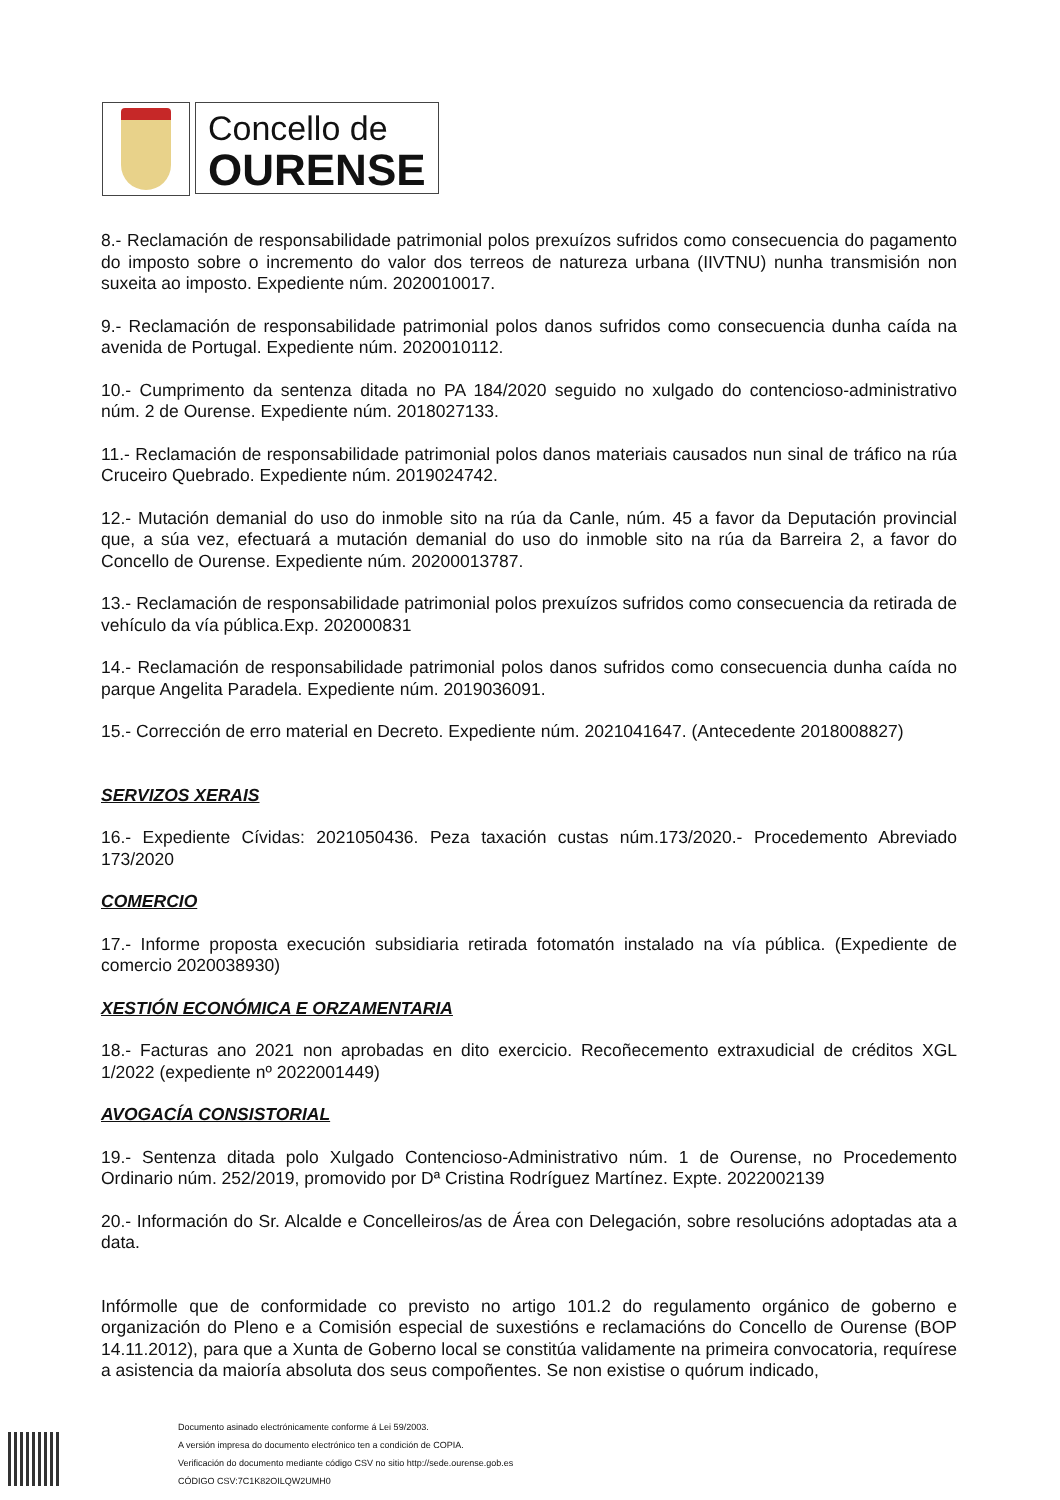Concello de
OURENSE
8.- Reclamación de responsabilidade patrimonial polos prexuízos sufridos como consecuencia do pagamento do imposto sobre o incremento do valor dos terreos de natureza urbana (IIVTNU) nunha transmisión non suxeita ao imposto. Expediente núm. 2020010017.
9.- Reclamación de responsabilidade patrimonial polos danos sufridos como consecuencia dunha caída na avenida de Portugal. Expediente núm. 2020010112.
10.- Cumprimento da sentenza ditada no PA 184/2020 seguido no xulgado do contencioso-administrativo núm. 2 de Ourense. Expediente núm. 2018027133.
11.- Reclamación de responsabilidade patrimonial polos danos materiais causados nun sinal de tráfico na rúa Cruceiro Quebrado. Expediente núm. 2019024742.
12.- Mutación demanial do uso do inmoble sito na rúa da Canle, núm. 45 a favor da Deputación provincial que, a súa vez, efectuará a mutación demanial do uso do inmoble sito na rúa da Barreira 2, a favor do Concello de Ourense. Expediente núm. 20200013787.
13.- Reclamación de responsabilidade patrimonial polos prexuízos sufridos como consecuencia da retirada de vehículo da vía pública.Exp. 202000831
14.- Reclamación de responsabilidade patrimonial polos danos sufridos como consecuencia dunha caída no parque Angelita Paradela. Expediente núm. 2019036091.
15.- Corrección de erro material en Decreto. Expediente núm. 2021041647. (Antecedente 2018008827)
SERVIZOS XERAIS
16.- Expediente Cívidas: 2021050436. Peza taxación custas núm.173/2020.- Procedemento Abreviado 173/2020
COMERCIO
17.- Informe proposta execución subsidiaria retirada fotomatón instalado na vía pública. (Expediente de comercio 2020038930)
XESTIÓN ECONÓMICA E ORZAMENTARIA
18.- Facturas ano 2021 non aprobadas en dito exercicio. Recoñecemento extraxudicial de créditos XGL 1/2022 (expediente nº 2022001449)
AVOGACÍA CONSISTORIAL
19.- Sentenza ditada polo Xulgado Contencioso-Administrativo núm. 1 de Ourense, no Procedemento Ordinario núm. 252/2019, promovido por Dª Cristina Rodríguez Martínez. Expte. 2022002139
20.- Información do Sr. Alcalde e Concelleiros/as de Área con Delegación, sobre resolucións adoptadas ata a data.
Infórmolle que de conformidade co previsto no artigo 101.2 do regulamento orgánico de goberno e organización do Pleno e a Comisión especial de suxestións e reclamacións do Concello de Ourense (BOP 14.11.2012), para que a Xunta de Goberno local se constitúa validamente na primeira convocatoria, requírese a asistencia da maioría absoluta dos seus compoñentes. Se non existise o quórum indicado,
Documento asinado electrónicamente conforme á Lei 59/2003.
A versión impresa do documento electrónico ten a condición de COPIA.
Verificación do documento mediante código CSV no sitio http://sede.ourense.gob.es
CÓDIGO CSV:7C1K82OILQW2UMH0